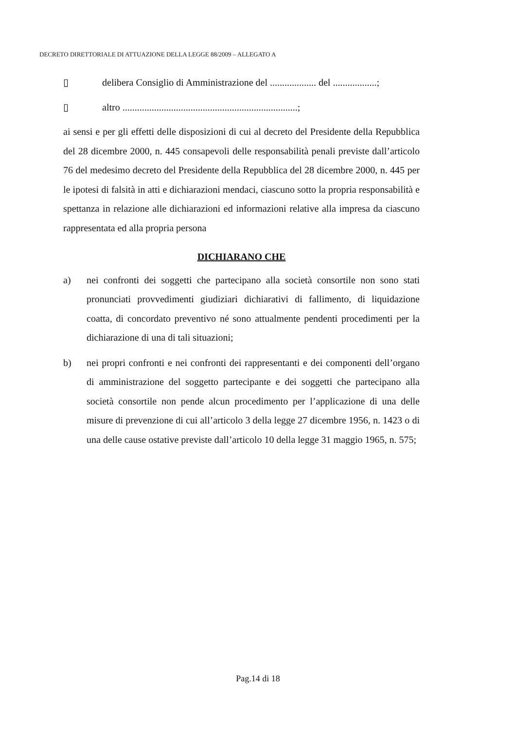DECRETO DIRETTORIALE DI ATTUAZIONE DELLA LEGGE 88/2009 – ALLEGATO A
▯ delibera Consiglio di Amministrazione del ................... del ..................;
▯ altro ........................................................................;
ai sensi e per gli effetti delle disposizioni di cui al decreto del Presidente della Repubblica del 28 dicembre 2000, n. 445 consapevoli delle responsabilità penali previste dall’articolo 76 del medesimo decreto del Presidente della Repubblica del 28 dicembre 2000, n. 445 per le ipotesi di falsità in atti e dichiarazioni mendaci, ciascuno sotto la propria responsabilità e spettanza in relazione alle dichiarazioni ed informazioni relative alla impresa da ciascuno rappresentata ed alla propria persona
DICHIARANO CHE
a) nei confronti dei soggetti che partecipano alla società consortile non sono stati pronunciati provvedimenti giudiziari dichiarativi di fallimento, di liquidazione coatta, di concordato preventivo né sono attualmente pendenti procedimenti per la dichiarazione di una di tali situazioni;
b) nei propri confronti e nei confronti dei rappresentanti e dei componenti dell’organo di amministrazione del soggetto partecipante e dei soggetti che partecipano alla società consortile non pende alcun procedimento per l’applicazione di una delle misure di prevenzione di cui all’articolo 3 della legge 27 dicembre 1956, n. 1423 o di una delle cause ostative previste dall’articolo 10 della legge 31 maggio 1965, n. 575;
Pag.14 di 18